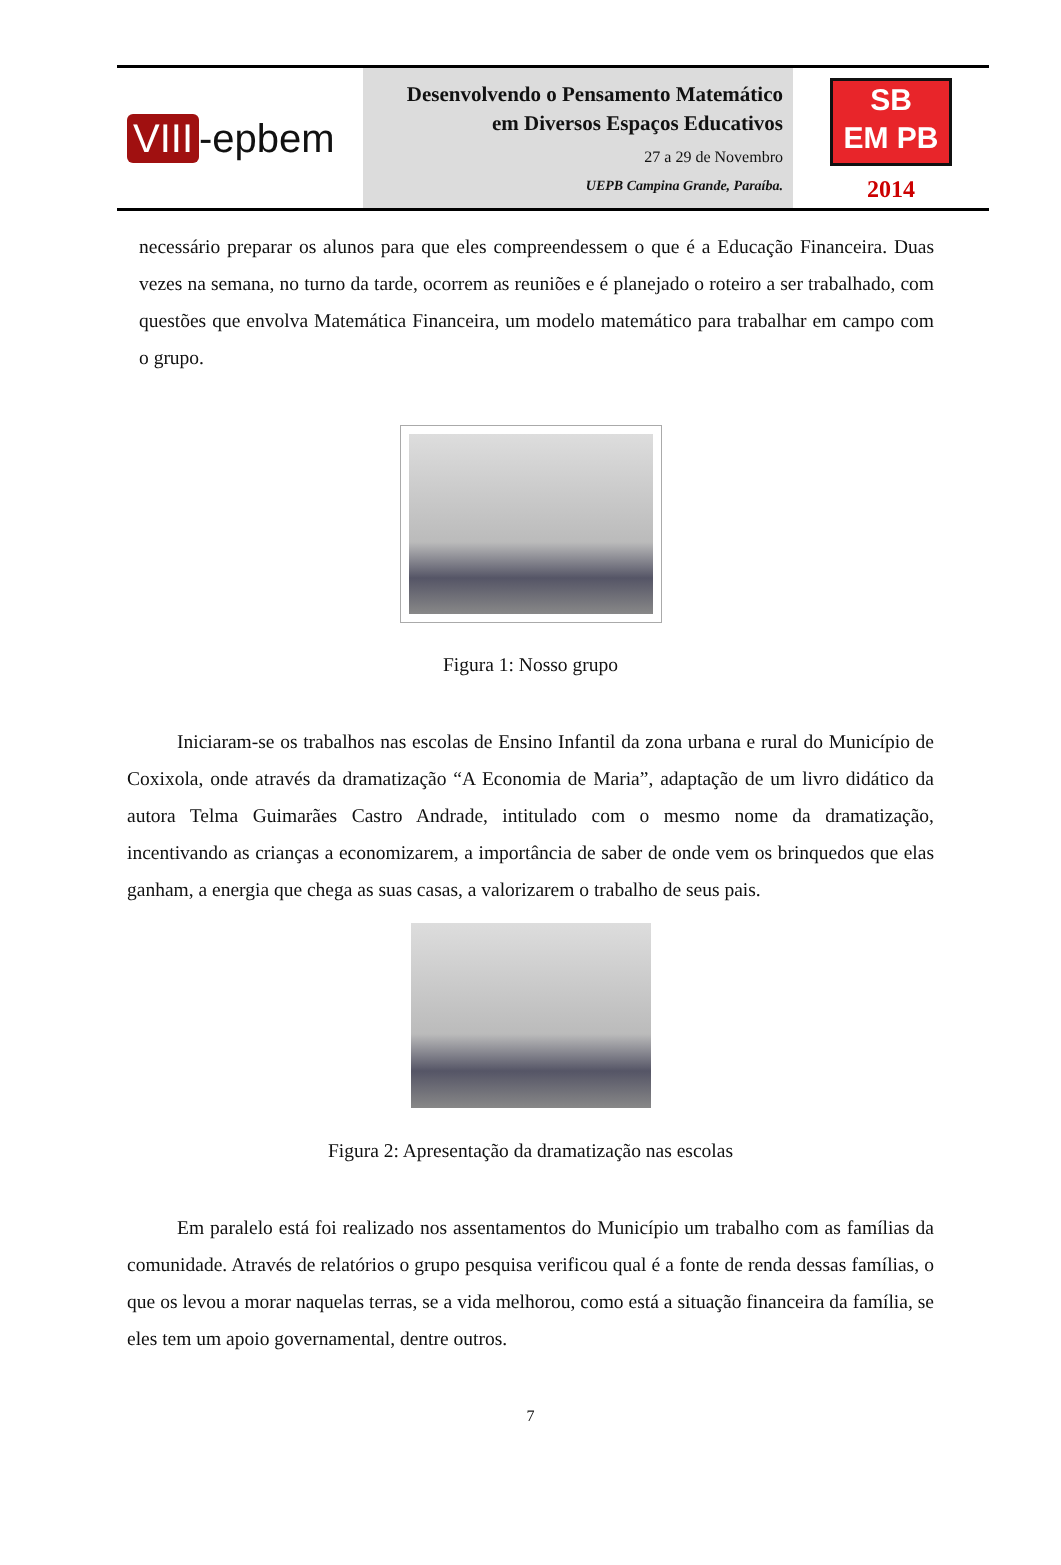VIII -epbem
Desenvolvendo o Pensamento Matemático
em Diversos Espaços Educativos
27 a 29 de Novembro
UEPB Campina Grande, Paraíba.
SB
EM PB
2014
necessário preparar os alunos para que eles compreendessem o que é a Educação Financeira. Duas vezes na semana, no turno da tarde, ocorrem as reuniões e é planejado o roteiro a ser trabalhado, com questões que envolva Matemática Financeira, um modelo matemático para trabalhar em campo com o grupo.
Figura 1: Nosso grupo
Iniciaram-se os trabalhos nas escolas de Ensino Infantil da zona urbana e rural do Município de Coxixola, onde através da dramatização “A Economia de Maria”, adaptação de um livro didático da autora Telma Guimarães Castro Andrade, intitulado com o mesmo nome da dramatização, incentivando as crianças a economizarem, a importância de saber de onde vem os brinquedos que elas ganham, a energia que chega as suas casas, a valorizarem o trabalho de seus pais.
Figura 2: Apresentação da dramatização nas escolas
Em paralelo está foi realizado nos assentamentos do Município um trabalho com as famílias da comunidade. Através de relatórios o grupo pesquisa verificou qual é a fonte de renda dessas famílias, o que os levou a morar naquelas terras, se a vida melhorou, como está a situação financeira da família, se eles tem um apoio governamental, dentre outros.
7